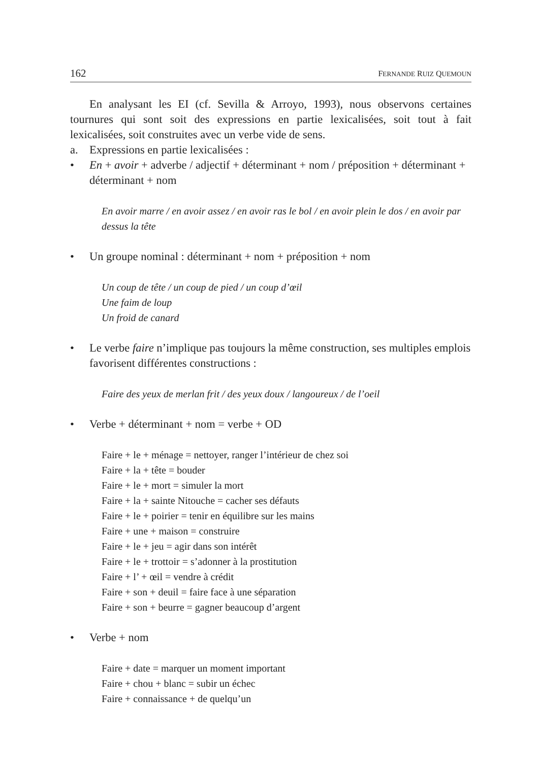162 FERNANDE RUIZ QUEMOUN
En analysant les EI (cf. Sevilla & Arroyo, 1993), nous observons certaines tournures qui sont soit des expressions en partie lexicalisées, soit tout à fait lexicalisées, soit construites avec un verbe vide de sens.
a. Expressions en partie lexicalisées :
• En + avoir + adverbe / adjectif + déterminant + nom / préposition + déterminant + déterminant + nom
En avoir marre / en avoir assez / en avoir ras le bol / en avoir plein le dos / en avoir par dessus la tête
• Un groupe nominal : déterminant + nom + préposition + nom
Un coup de tête / un coup de pied / un coup d’œil
Une faim de loup
Un froid de canard
• Le verbe faire n’implique pas toujours la même construction, ses multiples emplois favorisent différentes constructions :
Faire des yeux de merlan frit / des yeux doux / langoureux / de l’oeil
• Verbe + déterminant + nom = verbe + OD
Faire + le + ménage = nettoyer, ranger l’intérieur de chez soi
Faire + la + tête = bouder
Faire + le + mort = simuler la mort
Faire + la + sainte Nitouche = cacher ses défauts
Faire + le + poirier = tenir en équilibre sur les mains
Faire + une + maison = construire
Faire + le + jeu = agir dans son intérêt
Faire + le + trottoir = s’adonner à la prostitution
Faire + l’ + œil = vendre à crédit
Faire + son + deuil = faire face à une séparation
Faire + son + beurre = gagner beaucoup d’argent
• Verbe + nom
Faire + date = marquer un moment important
Faire + chou + blanc = subir un échec
Faire + connaissance + de quelqu’un